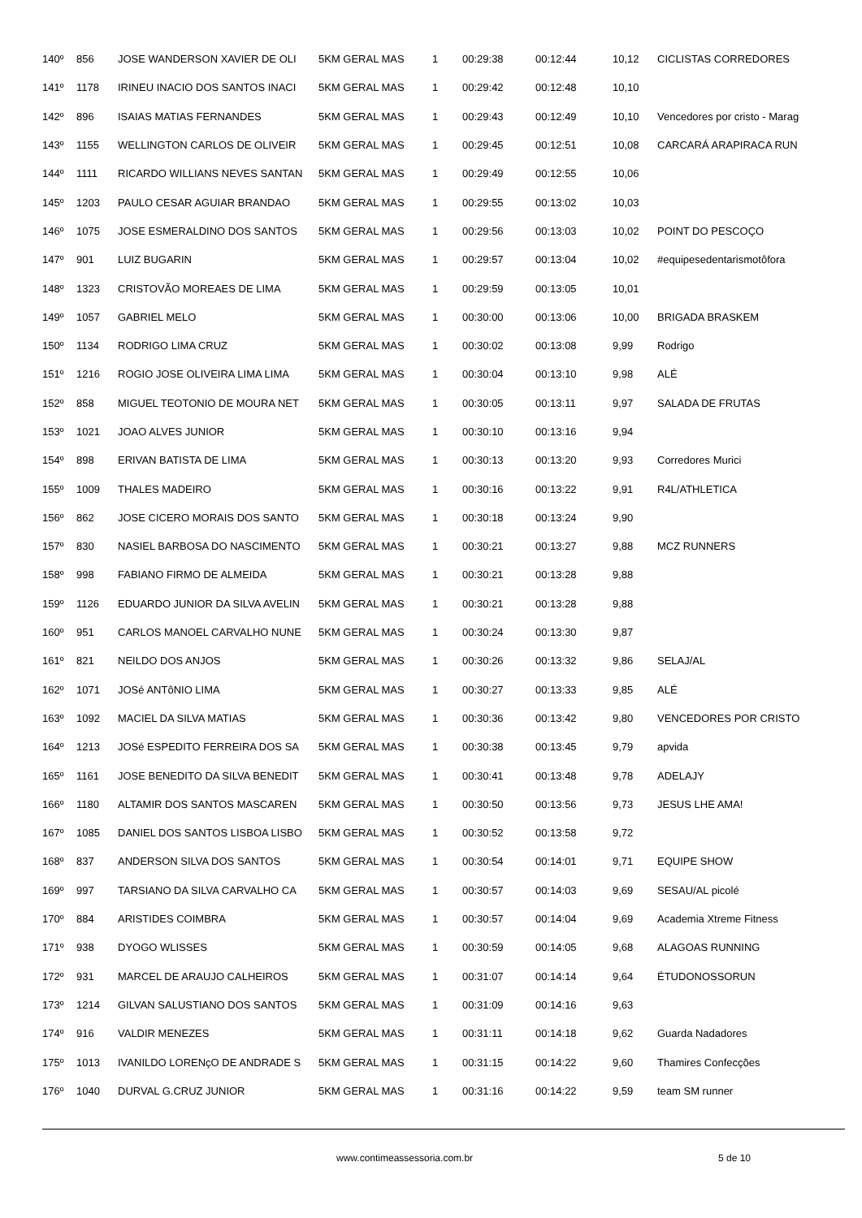| 140º | 856 | JOSE WANDERSON XAVIER DE OLI | 5KM GERAL MAS | 1 | 00:29:38 | 00:12:44 | 10,12 | CICLISTAS CORREDORES |
| 141º | 1178 | IRINEU INACIO DOS SANTOS INACI | 5KM GERAL MAS | 1 | 00:29:42 | 00:12:48 | 10,10 | |
| 142º | 896 | ISAIAS MATIAS FERNANDES | 5KM GERAL MAS | 1 | 00:29:43 | 00:12:49 | 10,10 | Vencedores por cristo - Marag |
| 143º | 1155 | WELLINGTON CARLOS DE OLIVEIR | 5KM GERAL MAS | 1 | 00:29:45 | 00:12:51 | 10,08 | CARCARÁ ARAPIRACA RUN |
| 144º | 1111 | RICARDO WILLIANS NEVES SANTAN | 5KM GERAL MAS | 1 | 00:29:49 | 00:12:55 | 10,06 | |
| 145º | 1203 | PAULO CESAR AGUIAR BRANDAO | 5KM GERAL MAS | 1 | 00:29:55 | 00:13:02 | 10,03 | |
| 146º | 1075 | JOSE ESMERALDINO DOS SANTOS | 5KM GERAL MAS | 1 | 00:29:56 | 00:13:03 | 10,02 | POINT DO PESCOÇO |
| 147º | 901 | LUIZ BUGARIN | 5KM GERAL MAS | 1 | 00:29:57 | 00:13:04 | 10,02 | #equipesedentarismotôfora |
| 148º | 1323 | CRISTOVÃO MOREAES DE LIMA | 5KM GERAL MAS | 1 | 00:29:59 | 00:13:05 | 10,01 | |
| 149º | 1057 | GABRIEL MELO | 5KM GERAL MAS | 1 | 00:30:00 | 00:13:06 | 10,00 | BRIGADA BRASKEM |
| 150º | 1134 | RODRIGO LIMA CRUZ | 5KM GERAL MAS | 1 | 00:30:02 | 00:13:08 | 9,99 | Rodrigo |
| 151º | 1216 | ROGIO JOSE OLIVEIRA LIMA LIMA | 5KM GERAL MAS | 1 | 00:30:04 | 00:13:10 | 9,98 | ALÉ |
| 152º | 858 | MIGUEL TEOTONIO DE MOURA NET | 5KM GERAL MAS | 1 | 00:30:05 | 00:13:11 | 9,97 | SALADA DE FRUTAS |
| 153º | 1021 | JOAO ALVES JUNIOR | 5KM GERAL MAS | 1 | 00:30:10 | 00:13:16 | 9,94 | |
| 154º | 898 | ERIVAN BATISTA DE LIMA | 5KM GERAL MAS | 1 | 00:30:13 | 00:13:20 | 9,93 | Corredores Murici |
| 155º | 1009 | THALES MADEIRO | 5KM GERAL MAS | 1 | 00:30:16 | 00:13:22 | 9,91 | R4L/ATHLETICA |
| 156º | 862 | JOSE CICERO MORAIS DOS SANTO | 5KM GERAL MAS | 1 | 00:30:18 | 00:13:24 | 9,90 | |
| 157º | 830 | NASIEL BARBOSA DO NASCIMENTO | 5KM GERAL MAS | 1 | 00:30:21 | 00:13:27 | 9,88 | MCZ RUNNERS |
| 158º | 998 | FABIANO FIRMO DE ALMEIDA | 5KM GERAL MAS | 1 | 00:30:21 | 00:13:28 | 9,88 | |
| 159º | 1126 | EDUARDO JUNIOR DA SILVA AVELIN | 5KM GERAL MAS | 1 | 00:30:21 | 00:13:28 | 9,88 | |
| 160º | 951 | CARLOS MANOEL CARVALHO NUNE | 5KM GERAL MAS | 1 | 00:30:24 | 00:13:30 | 9,87 | |
| 161º | 821 | NEILDO DOS ANJOS | 5KM GERAL MAS | 1 | 00:30:26 | 00:13:32 | 9,86 | SELAJ/AL |
| 162º | 1071 | JOSé ANTôNIO LIMA | 5KM GERAL MAS | 1 | 00:30:27 | 00:13:33 | 9,85 | ALÉ |
| 163º | 1092 | MACIEL DA SILVA MATIAS | 5KM GERAL MAS | 1 | 00:30:36 | 00:13:42 | 9,80 | VENCEDORES POR CRISTO |
| 164º | 1213 | JOSé ESPEDITO FERREIRA DOS SA | 5KM GERAL MAS | 1 | 00:30:38 | 00:13:45 | 9,79 | apvida |
| 165º | 1161 | JOSE BENEDITO DA SILVA BENEDIT | 5KM GERAL MAS | 1 | 00:30:41 | 00:13:48 | 9,78 | ADELAJY |
| 166º | 1180 | ALTAMIR DOS SANTOS MASCAREN | 5KM GERAL MAS | 1 | 00:30:50 | 00:13:56 | 9,73 | JESUS LHE AMA! |
| 167º | 1085 | DANIEL DOS SANTOS LISBOA LISBO | 5KM GERAL MAS | 1 | 00:30:52 | 00:13:58 | 9,72 | |
| 168º | 837 | ANDERSON SILVA DOS SANTOS | 5KM GERAL MAS | 1 | 00:30:54 | 00:14:01 | 9,71 | EQUIPE SHOW |
| 169º | 997 | TARSIANO DA SILVA CARVALHO CA | 5KM GERAL MAS | 1 | 00:30:57 | 00:14:03 | 9,69 | SESAU/AL picolé |
| 170º | 884 | ARISTIDES COIMBRA | 5KM GERAL MAS | 1 | 00:30:57 | 00:14:04 | 9,69 | Academia Xtreme Fitness |
| 171º | 938 | DYOGO WLISSES | 5KM GERAL MAS | 1 | 00:30:59 | 00:14:05 | 9,68 | ALAGOAS RUNNING |
| 172º | 931 | MARCEL DE ARAUJO CALHEIROS | 5KM GERAL MAS | 1 | 00:31:07 | 00:14:14 | 9,64 | ÉTUDONOSSORUN |
| 173º | 1214 | GILVAN SALUSTIANO DOS SANTOS | 5KM GERAL MAS | 1 | 00:31:09 | 00:14:16 | 9,63 | |
| 174º | 916 | VALDIR MENEZES | 5KM GERAL MAS | 1 | 00:31:11 | 00:14:18 | 9,62 | Guarda Nadadores |
| 175º | 1013 | IVANILDO LORENçO DE ANDRADE S | 5KM GERAL MAS | 1 | 00:31:15 | 00:14:22 | 9,60 | Thamires Confecções |
| 176º | 1040 | DURVAL G.CRUZ JUNIOR | 5KM GERAL MAS | 1 | 00:31:16 | 00:14:22 | 9,59 | team SM runner |
www.contimeassessoria.com.br 5 de 10